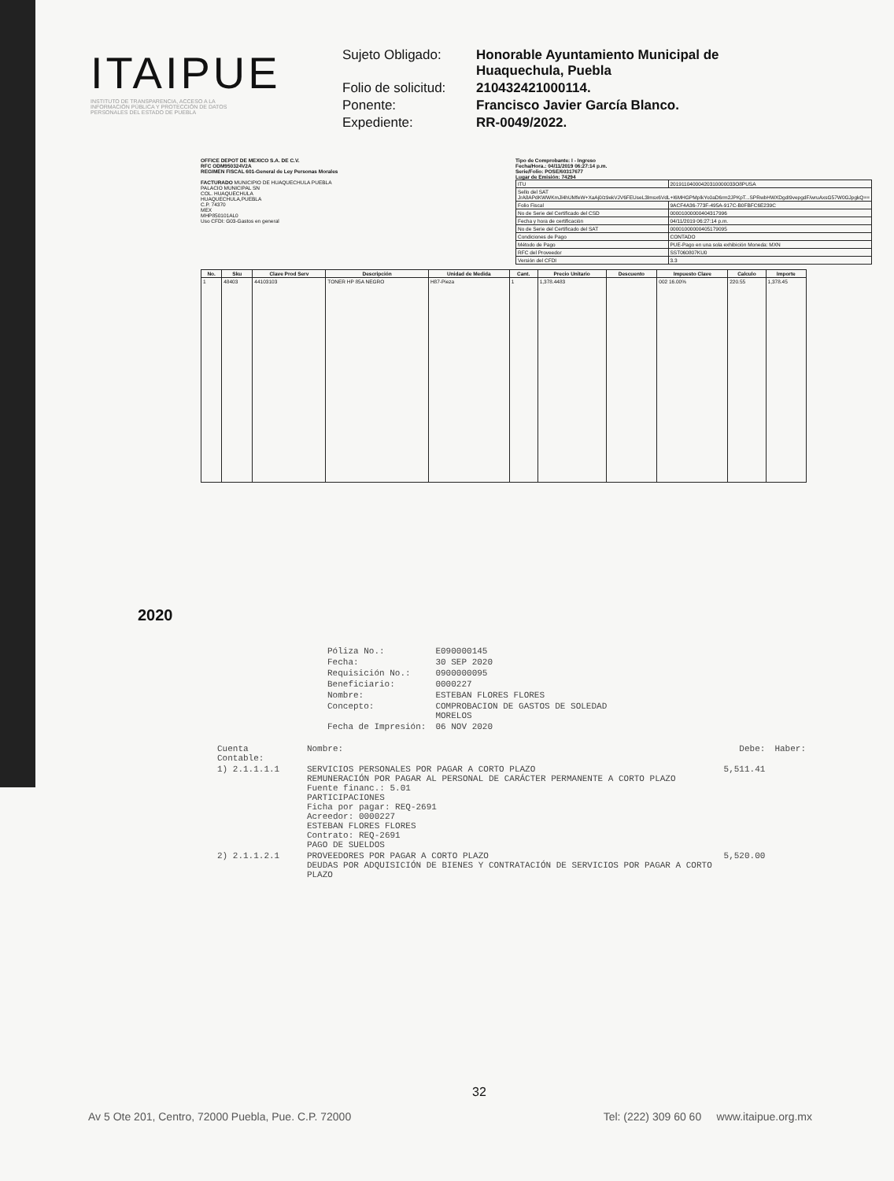ITAIPUE
INSTITUTO DE TRANSPARENCIA, ACCESO A LA INFORMACIÓN PÚBLICA Y PROTECCIÓN DE DATOS PERSONALES DEL ESTADO DE PUEBLA
Sujeto Obligado: Honorable Ayuntamiento Municipal de Huaquechula, Puebla Folio de solicitud: 210432421000114. Ponente: Francisco Javier García Blanco. Expediente: RR-0049/2022.
OFFICE DEPOT DE MEXICO S.A. DE C.V.
RFC ODM950324V2A
REGIMEN FISCAL 601-General de Ley Personas Morales
FACTURADO MUNICIPIO DE HUAQUECHULA PUEBLA
PALACIO MUNICIPAL SN
COL. HUAQUECHULA
HUAQUECHULA,PUEBLA
C.P. 74370
MEX
MHP850101AL0
Uso CFDI: G03-Gastos en general
Tipo de Comprobante: I - Ingreso
Fecha/Hora.: 04/11/2019 06:27:14 p.m.
Serie/Folio: POSE/60317677
Lugar de Emisión: 74294
| ITU | 20191104000420310000033O8PUSA |
| Sello del SAT JrA8APdKWWKmJl4hUMfeW+XaAj0/z9ekVJV6FEUseL3lmsx6VdL+I6MHGPMpIkYo0aD6rm2JPKpT...SPRwbHWXDgdI9vepgdF/wruAxsG57W0GJpgkQ== | |
| Folio Fiscal | 9ACF4A36-773F-495A-917C-B0FBFC6E239C |
| No de Serie del Certificado del CSD | 00001000000404317996 |
| Fecha y hora de certificación | 04/11/2019 06:27:14 p.m. |
| No de Serie del Certificado del SAT | 00001000000405179095 |
| Condiciones de Pago | CONTADO |
| Método de Pago | PUE-Pago en una sola exhibición Moneda: MXN |
| RFC del Proveedor | SST060807KU0 |
| Versión del CFDI | 3.3 |
| No. | Sku | Clave Prod Serv | Descripción | Unidad de Medida | Cant. | Precio Unitario | Descuento | Impuesto Clave | Calculo | Importe |
| --- | --- | --- | --- | --- | --- | --- | --- | --- | --- | --- |
| 1 | 48403 | 44103103 | TONER HP 85A NEGRO | H87-Pieza | 1 | 1,378.4483 | | 002 16.00% | 220.55 | 1,378.45 |
2020
| Póliza No.: | E090000145 |
| Fecha: | 30 SEP 2020 |
| Requisición No.: | 0900000095 |
| Beneficiario: | 0000227 |
| Nombre: | ESTEBAN FLORES FLORES |
| Concepto: | COMPROBACION DE GASTOS DE SOLEDAD MORELOS |
| Fecha de Impresión: | 06 NOV 2020 |
| Cuenta Contable: | Nombre: | Debe: | Haber: |
| 1) 2.1.1.1.1 | SERVICIOS PERSONALES POR PAGAR A CORTO PLAZO REMUNERACIÓN POR PAGAR AL PERSONAL DE CARÁCTER PERMANENTE A CORTO PLAZO Fuente financ.: 5.01 PARTICIPACIONES Ficha por pagar: REQ-2691 Acreedor: 0000227 ESTEBAN FLORES FLORES Contrato: REQ-2691 PAGO DE SUELDOS | 5,511.41 | |
| 2) 2.1.1.2.1 | PROVEEDORES POR PAGAR A CORTO PLAZO DEUDAS POR ADQUISICIÓN DE BIENES Y CONTRATACIÓN DE SERVICIOS POR PAGAR A CORTO PLAZO | 5,520.00 | |
32
Av 5 Ote 201, Centro, 72000 Puebla, Pue. C.P. 72000 Tel: (222) 309 60 60 www.itaipue.org.mx